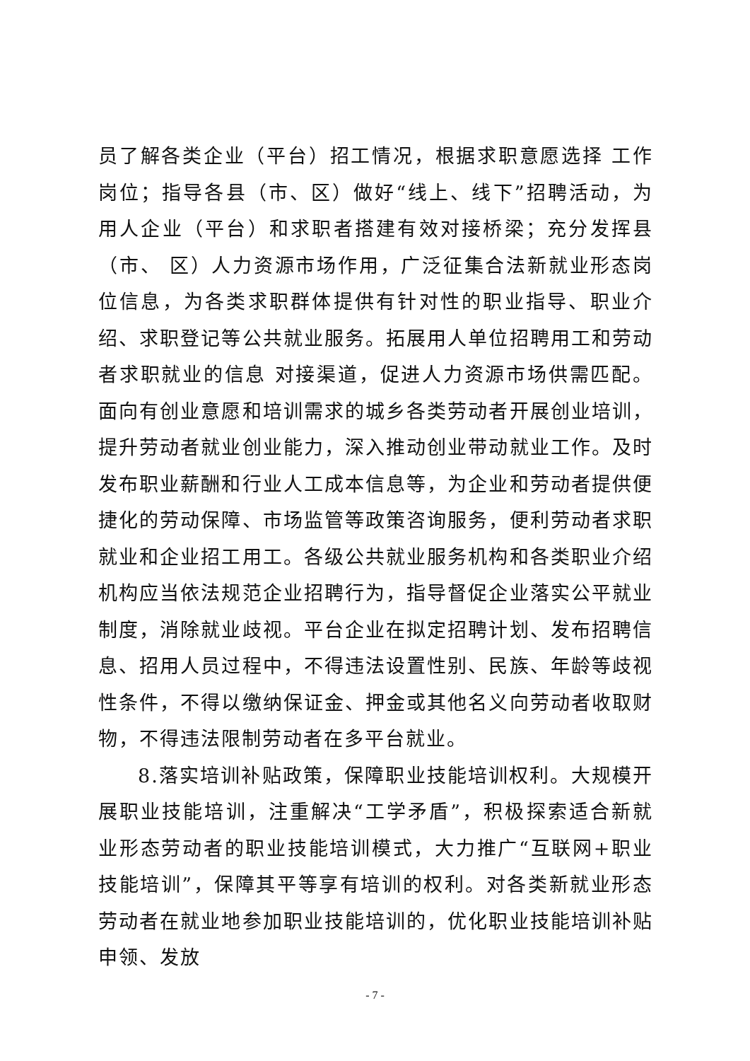员了解各类企业（平台）招工情况，根据求职意愿选择 工作岗位；指导各县（市、区）做好“线上、线下”招聘活动，为用人企业（平台）和求职者搭建有效对接桥梁；充分发挥县（市、 区）人力资源市场作用，广泛征集合法新就业形态岗位信息，为各类求职群体提供有针对性的职业指导、职业介绍、求职登记等公共就业服务。拓展用人单位招聘用工和劳动者求职就业的信息 对接渠道，促进人力资源市场供需匹配。面向有创业意愿和培训需求的城乡各类劳动者开展创业培训，提升劳动者就业创业能力，深入推动创业带动就业工作。及时发布职业薪酬和行业人工成本信息等，为企业和劳动者提供便捷化的劳动保障、市场监管等政策咨询服务，便利劳动者求职就业和企业招工用工。各级公共就业服务机构和各类职业介绍机构应当依法规范企业招聘行为，指导督促企业落实公平就业制度，消除就业歧视。平台企业在拟定招聘计划、发布招聘信息、招用人员过程中，不得违法设置性别、民族、年龄等歧视性条件，不得以缴纳保证金、押金或其他名义向劳动者收取财物，不得违法限制劳动者在多平台就业。
8.落实培训补贴政策，保障职业技能培训权利。大规模开展职业技能培训，注重解决“工学矛盾”，积极探索适合新就业形态劳动者的职业技能培训模式，大力推广“互联网+职业技能培训”，保障其平等享有培训的权利。对各类新就业形态劳动者在就业地参加职业技能培训的，优化职业技能培训补贴申领、发放
- 7 -